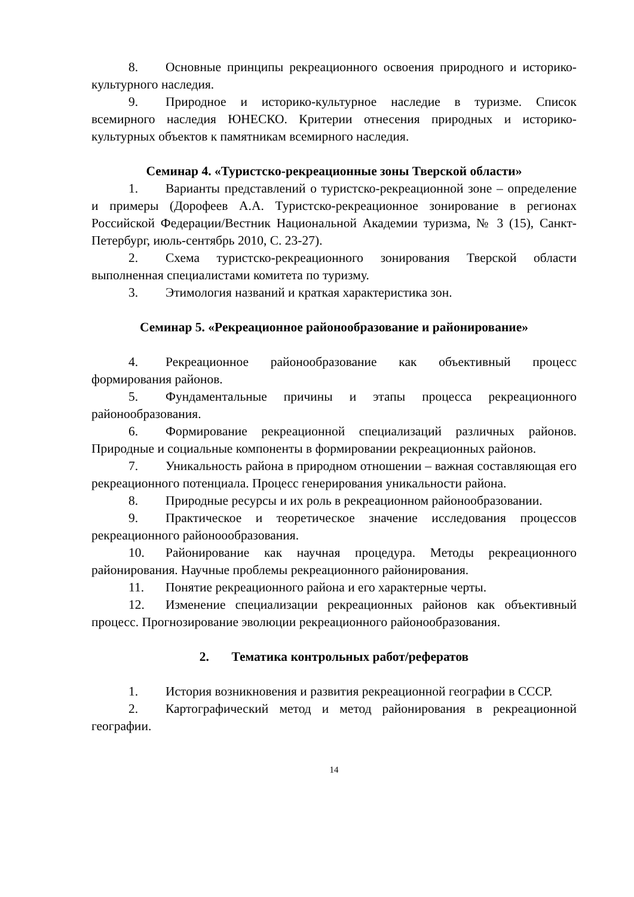8. Основные принципы рекреационного освоения природного и историко-культурного наследия.
9. Природное и историко-культурное наследие в туризме. Список всемирного наследия ЮНЕСКО. Критерии отнесения природных и историко-культурных объектов к памятникам всемирного наследия.
Семинар 4. «Туристско-рекреационные зоны Тверской области»
1. Варианты представлений о туристско-рекреационной зоне – определение и примеры (Дорофеев А.А. Туристско-рекреационное зонирование в регионах Российской Федерации/Вестник Национальной Академии туризма, № 3 (15), Санкт-Петербург, июль-сентябрь 2010, С. 23-27).
2. Схема туристско-рекреационного зонирования Тверской области выполненная специалистами комитета по туризму.
3. Этимология названий и краткая характеристика зон.
Семинар 5. «Рекреационное районообразование и районирование»
4. Рекреационное районообразование как объективный процесс формирования районов.
5. Фундаментальные причины и этапы процесса рекреационного районообразования.
6. Формирование рекреационной специализаций различных районов. Природные и социальные компоненты в формировании рекреационных районов.
7. Уникальность района в природном отношении – важная составляющая его рекреационного потенциала. Процесс генерирования уникальности района.
8. Природные ресурсы и их роль в рекреационном районообразовании.
9. Практическое и теоретическое значение исследования процессов рекреационного районоообразования.
10. Районирование как научная процедура. Методы рекреационного районирования. Научные проблемы рекреационного районирования.
11. Понятие рекреационного района и его характерные черты.
12. Изменение специализации рекреационных районов как объективный процесс. Прогнозирование эволюции рекреационного районообразования.
2. Тематика контрольных работ/рефератов
1. История возникновения и развития рекреационной географии в СССР.
2. Картографический метод и метод районирования в рекреационной географии.
14